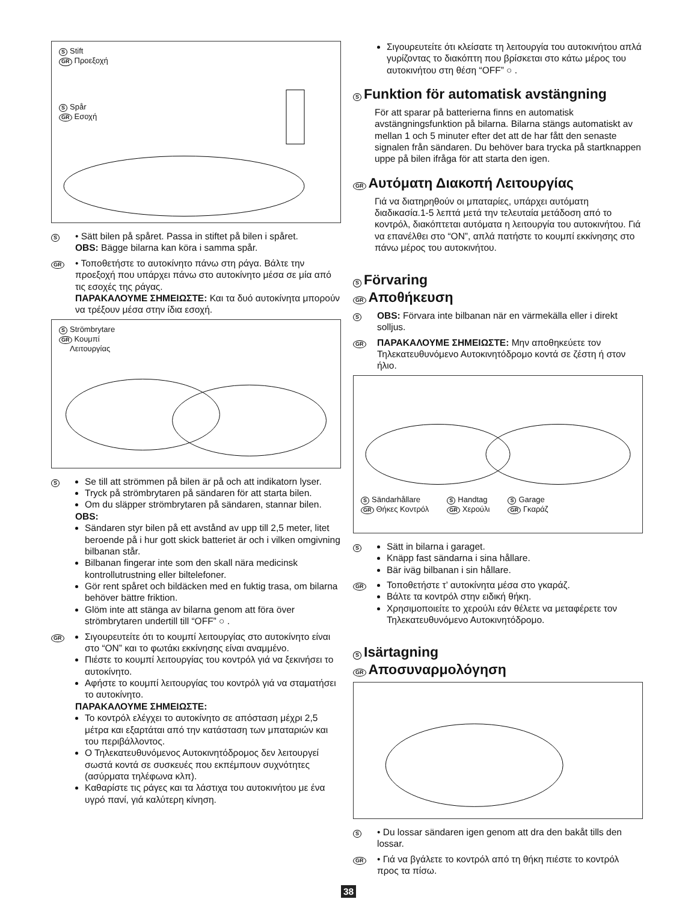S Stift
GR Προεξοχή
S Spår
GR Εσοχή
S
• Sätt bilen på spåret. Passa in stiftet på bilen i spåret.
OBS: Bägge bilarna kan köra i samma spår.
GR
• Τοποθετήστε το αυτοκίνητο πάνω στη ράγα. Βάλτε την προεξοχή που υπάρχει πάνω στο αυτοκίνητο μέσα σε μία από τις εσοχές της ράγας.
ΠΑΡΑΚΑΛΟΥΜΕ ΣΗΜΕΙΩΣΤΕ: Και τα δυό αυτοκίνητα μπορούν να τρέξουν μέσα στην ίδια εσοχή.
S Strömbrytare
GR Κουμπί
Λειτουργίας
S
Se till att strömmen på bilen är på och att indikatorn lyser.
Tryck på strömbrytaren på sändaren för att starta bilen.
Om du släpper strömbrytaren på sändaren, stannar bilen.
OBS:
Sändaren styr bilen på ett avstånd av upp till 2,5 meter, litet beroende på i hur gott skick batteriet är och i vilken omgivning bilbanan står.
Bilbanan fingerar inte som den skall nära medicinsk kontrollutrustning eller biltelefoner.
Gör rent spåret och bildäcken med en fuktig trasa, om bilarna behöver bättre friktion.
Glöm inte att stänga av bilarna genom att föra över strömbrytaren undertill till “OFF” ○ .
GR
Σιγουρευτείτε ότι το κουμπί λειτουργίας στο αυτοκίνητο είναι στο “ON” και το φωτάκι εκκίνησης είναι αναμμένο.
Πιέστε το κουμπί λειτουργίας του κοντρόλ γιά να ξεκινήσει το αυτοκίνητο.
Αφήστε το κουμπί λειτουργίας του κοντρόλ γιά να σταματήσει το αυτοκίνητο.
ΠΑΡΑΚΑΛΟΥΜΕ ΣΗΜΕΙΩΣΤΕ:
Το κοντρόλ ελέγχει το αυτοκίνητο σε απόσταση μέχρι 2,5 μέτρα και εξαρτάται από την κατάσταση των μπαταριών και του περιβάλλοντος.
Ο Τηλεκατευθυνόμενος Αυτοκινητόδρομος δεν λειτουργεί σωστά κοντά σε συσκευές που εκπέμπουν συχνότητες (ασύρματα τηλέφωνα κλπ).
Καθαρίστε τις ράγες και τα λάστιχα του αυτοκινήτου με ένα υγρό πανί, γιά καλύτερη κίνηση.
Σιγουρευτείτε ότι κλείσατε τη λειτουργία του αυτοκινήτου απλά γυρίζοντας το διακόπτη που βρίσκεται στο κάτω μέρος του αυτοκινήτου στη θέση “OFF” ○ .
S Funktion för automatisk avstängning
För att sparar på batterierna finns en automatisk avstängningsfunktion på bilarna. Bilarna stängs automatiskt av mellan 1 och 5 minuter efter det att de har fått den senaste signalen från sändaren. Du behöver bara trycka på startknappen uppe på bilen ifråga för att starta den igen.
GR Αυτόματη Διακοπή Λειτουργίας
Γιά να διατηρηθούν οι μπαταρίες, υπάρχει αυτόματη διαδικασία.1-5 λεπτά μετά την τελευταία μετάδοση από το κοντρόλ, διακόπτεται αυτόματα η λειτουργία του αυτοκινήτου. Γιά να επανέλθει στο “ON”, απλά πατήστε το κουμπί εκκίνησης στο πάνω μέρος του αυτοκινήτου.
S Förvaring
GR Αποθήκευση
S
OBS: Förvara inte bilbanan när en värmekälla eller i direkt solljus.
GR
ΠΑΡΑΚΑΛΟΥΜΕ ΣΗΜΕΙΩΣΤΕ: Μην αποθηκεύετε τον Τηλεκατευθυνόμενο Αυτοκινητόδρομο κοντά σε ζέστη ή στον ήλιο.
S Sändarhållare
GR Θήκες Κοντρόλ
S Handtag
GR Χερούλι
S Garage
GR Γκαράζ
S
Sätt in bilarna i garaget.
Knäpp fast sändarna i sina hållare.
Bär iväg bilbanan i sin hållare.
GR
Τοποθετήστε τ’ αυτοκίνητα μέσα στο γκαράζ.
Βάλτε τα κοντρόλ στην ειδική θήκη.
Χρησιμοποιείτε το χερούλι εάν θέλετε να μεταφέρετε τον Τηλεκατευθυνόμενο Αυτοκινητόδρομο.
S Isärtagning
GR Αποσυναρμολόγηση
S
• Du lossar sändaren igen genom att dra den bakåt tills den lossar.
GR
• Γιά να βγάλετε το κοντρόλ από τη θήκη πιέστε το κοντρόλ προς τα πίσω.
38